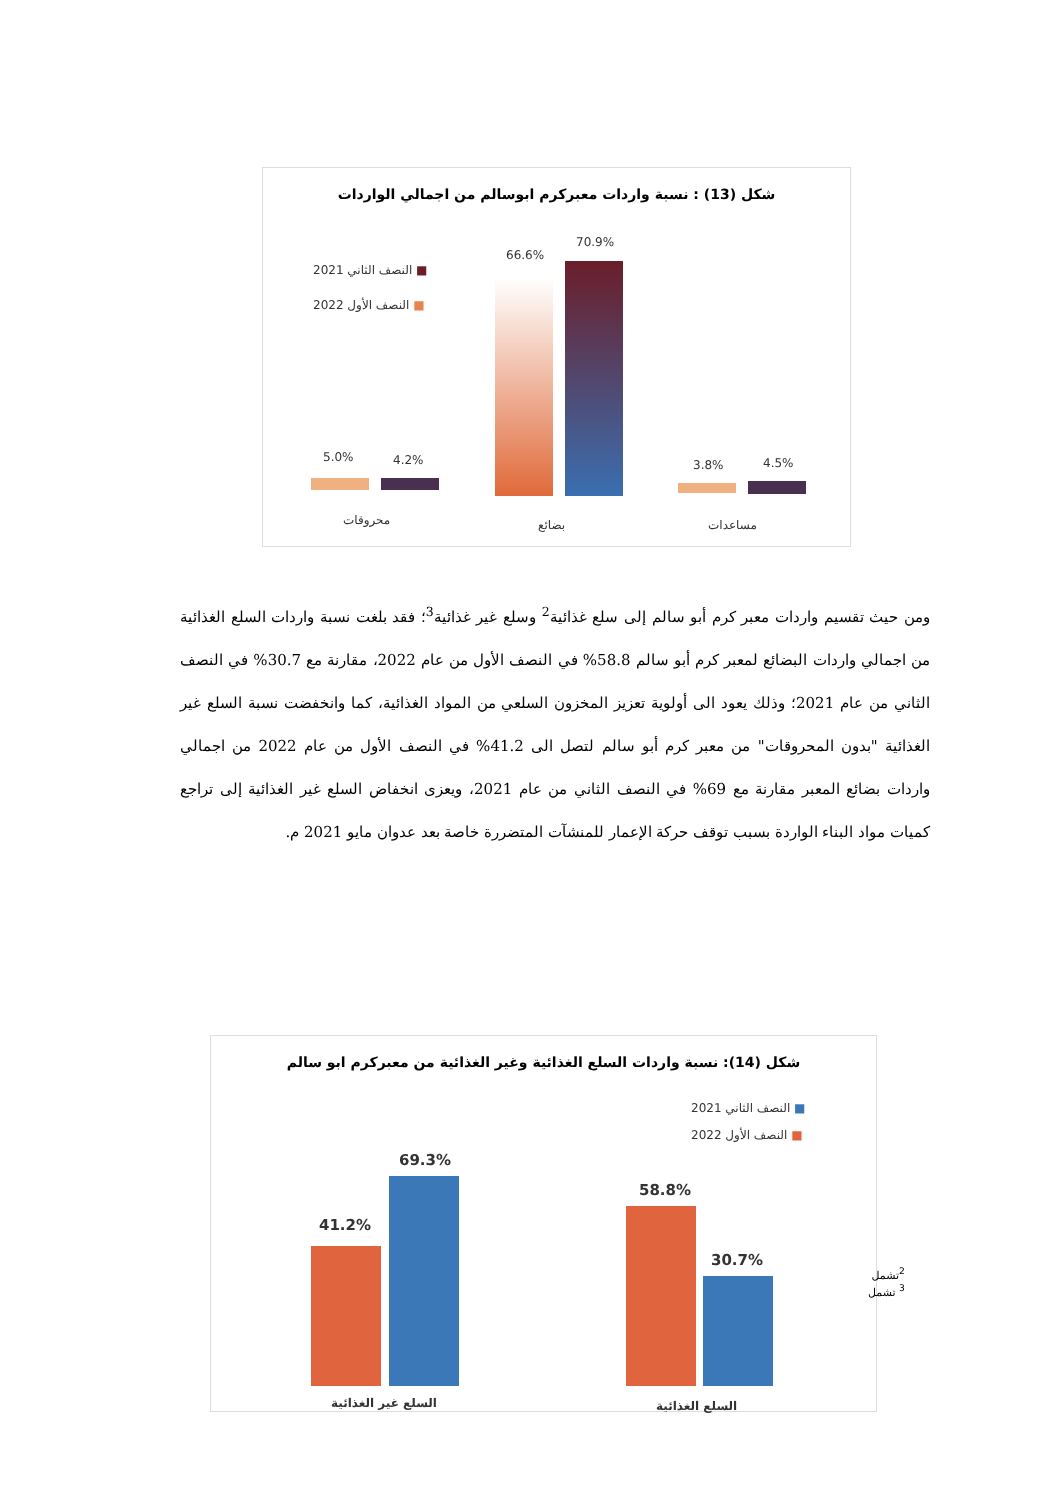شكل (13) : نسبة واردات معبركرم ابوسالم من اجمالي الواردات
■ النصف الثاني 2021
■ النصف الأول 2022
66.6%
70.9%
5.0% 4.2% 3.8% 4.5%
محروقات بضائع مساعدات
ومن حيث تقسيم واردات معبر كرم أبو سالم إلى سلع غذائية<sup>2</sup> وسلع غير غذائية<sup>3</sup>؛ فقد بلغت نسبة واردات السلع الغذائية من اجمالي واردات البضائع لمعبر كرم أبو سالم 58.8% في النصف الأول من عام 2022، مقارنة مع 30.7% في النصف الثاني من عام 2021؛ وذلك يعود الى أولوية تعزيز المخزون السلعي من المواد الغذائية، كما وانخفضت نسبة السلع غير الغذائية "بدون المحروقات" من معبر كرم أبو سالم لتصل الى 41.2% في النصف الأول من عام 2022 من اجمالي واردات بضائع المعبر مقارنة مع 69% في النصف الثاني من عام 2021، ويعزى انخفاض السلع غير الغذائية إلى تراجع كميات مواد البناء الواردة بسبب توقف حركة الإعمار للمنشآت المتضررة خاصة بعد عدوان مايو 2021 م.
شكل (14): نسبة واردات السلع الغذائية وغير الغذائية من معبركرم ابو سالم
■ النصف الثاني 2021
■ النصف الأول 2022
41.2%
69.3%
58.8%
30.7%
السلع غير الغذائية السلع الغذائية
<sup>2</sup> تشمل
<sup>3</sup> تشمل